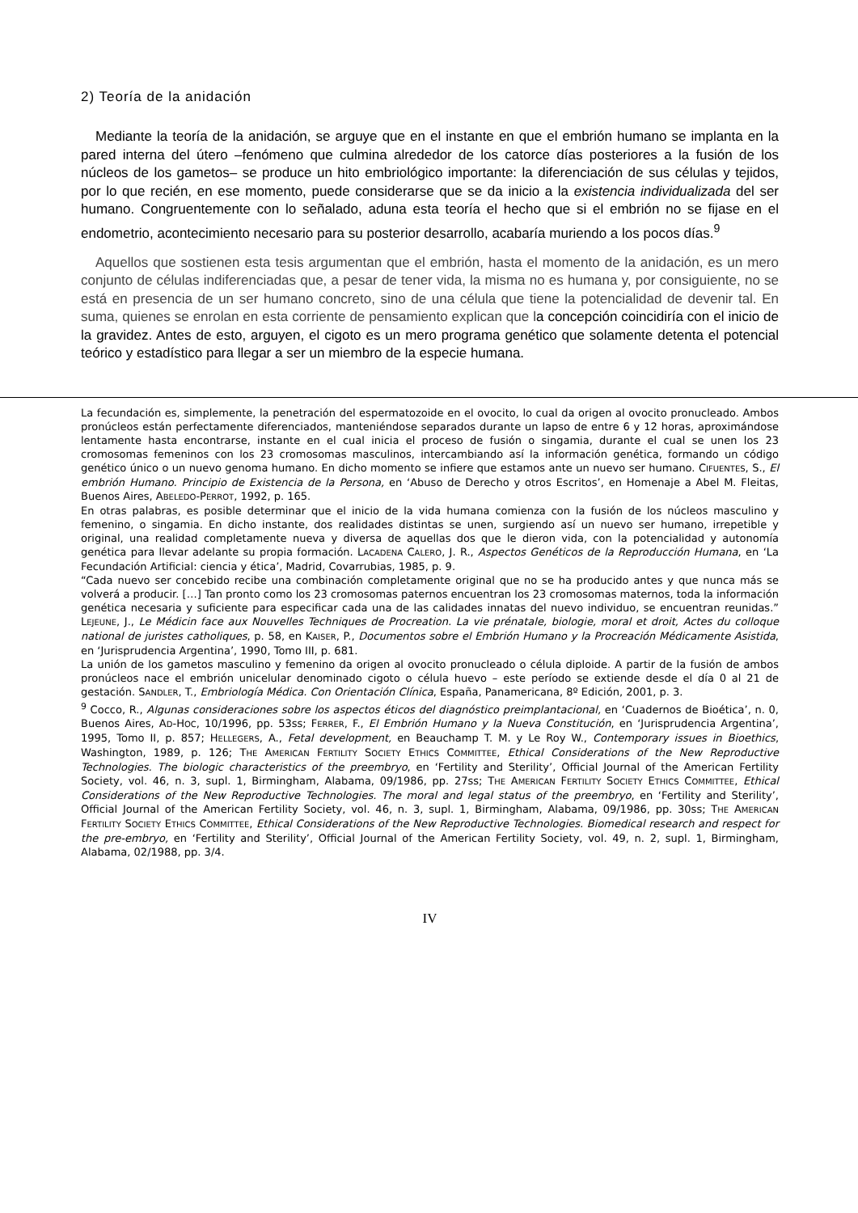2) Teoría de la anidación
Mediante la teoría de la anidación, se arguye que en el instante en que el embrión humano se implanta en la pared interna del útero –fenómeno que culmina alrededor de los catorce días posteriores a la fusión de los núcleos de los gametos– se produce un hito embriológico importante: la diferenciación de sus células y tejidos, por lo que recién, en ese momento, puede considerarse que se da inicio a la existencia individualizada del ser humano. Congruentemente con lo señalado, aduna esta teoría el hecho que si el embrión no se fijase en el endometrio, acontecimiento necesario para su posterior desarrollo, acabaría muriendo a los pocos días.<sup>9</sup>
Aquellos que sostienen esta tesis argumentan que el embrión, hasta el momento de la anidación, es un mero conjunto de células indiferenciadas que, a pesar de tener vida, la misma no es humana y, por consiguiente, no se está en presencia de un ser humano concreto, sino de una célula que tiene la potencialidad de devenir tal. En suma, quienes se enrolan en esta corriente de pensamiento explican que la concepción coincidiría con el inicio de la gravidez. Antes de esto, arguyen, el cigoto es un mero programa genético que solamente detenta el potencial teórico y estadístico para llegar a ser un miembro de la especie humana.
La fecundación es, simplemente, la penetración del espermatozoide en el ovocito, lo cual da origen al ovocito pronucleado. Ambos pronúcleos están perfectamente diferenciados, manteniéndose separados durante un lapso de entre 6 y 12 horas, aproximándose lentamente hasta encontrarse, instante en el cual inicia el proceso de fusión o singamia, durante el cual se unen los 23 cromosomas femeninos con los 23 cromosomas masculinos, intercambiando así la información genética, formando un código genético único o un nuevo genoma humano. En dicho momento se infiere que estamos ante un nuevo ser humano. CIFUENTES, S., El embrión Humano. Principio de Existencia de la Persona, en ‘Abuso de Derecho y otros Escritos’, en Homenaje a Abel M. Fleitas, Buenos Aires, ABELEDO-PERROT, 1992, p. 165.
En otras palabras, es posible determinar que el inicio de la vida humana comienza con la fusión de los núcleos masculino y femenino, o singamia. En dicho instante, dos realidades distintas se unen, surgiendo así un nuevo ser humano, irrepetible y original, una realidad completamente nueva y diversa de aquellas dos que le dieron vida, con la potencialidad y autonomía genética para llevar adelante su propia formación. LACADENA CALERO, J. R., Aspectos Genéticos de la Reproducción Humana, en ‘La Fecundación Artificial: ciencia y ética’, Madrid, Covarrubias, 1985, p. 9.
“Cada nuevo ser concebido recibe una combinación completamente original que no se ha producido antes y que nunca más se volverá a producir. […] Tan pronto como los 23 cromosomas paternos encuentran los 23 cromosomas maternos, toda la información genética necesaria y suficiente para especificar cada una de las calidades innatas del nuevo individuo, se encuentran reunidas.” LEJEUNE, J., Le Médicin face aux Nouvelles Techniques de Procreation. La vie prénatale, biologie, moral et droit, Actes du colloque national de juristes catholiques, p. 58, en KAISER, P., Documentos sobre el Embrión Humano y la Procreación Médicamente Asistida, en ‘Jurisprudencia Argentina’, 1990, Tomo III, p. 681.
La unión de los gametos masculino y femenino da origen al ovocito pronucleado o célula diploide. A partir de la fusión de ambos pronúcleos nace el embrión unicelular denominado cigoto o célula huevo – este período se extiende desde el día 0 al 21 de gestación. SANDLER, T., Embriología Médica. Con Orientación Clínica, España, Panamericana, 8º Edición, 2001, p. 3.
<sup>9</sup> Cocco, R., Algunas consideraciones sobre los aspectos éticos del diagnóstico preimplantacional, en ‘Cuadernos de Bioética’, n. 0, Buenos Aires, AD-HOC, 10/1996, pp. 53ss; FERRER, F., El Embrión Humano y la Nueva Constitución, en ‘Jurisprudencia Argentina’, 1995, Tomo II, p. 857; HELLEGERS, A., Fetal development, en Beauchamp T. M. y Le Roy W., Contemporary issues in Bioethics, Washington, 1989, p. 126; THE AMERICAN FERTILITY SOCIETY ETHICS COMMITTEE, Ethical Considerations of the New Reproductive Technologies. The biologic characteristics of the preembryo, en ‘Fertility and Sterility’, Official Journal of the American Fertility Society, vol. 46, n. 3, supl. 1, Birmingham, Alabama, 09/1986, pp. 27ss; THE AMERICAN FERTILITY SOCIETY ETHICS COMMITTEE, Ethical Considerations of the New Reproductive Technologies. The moral and legal status of the preembryo, en ‘Fertility and Sterility’, Official Journal of the American Fertility Society, vol. 46, n. 3, supl. 1, Birmingham, Alabama, 09/1986, pp. 30ss; THE AMERICAN FERTILITY SOCIETY ETHICS COMMITTEE, Ethical Considerations of the New Reproductive Technologies. Biomedical research and respect for the pre-embryo, en ‘Fertility and Sterility’, Official Journal of the American Fertility Society, vol. 49, n. 2, supl. 1, Birmingham, Alabama, 02/1988, pp. 3/4.
IV